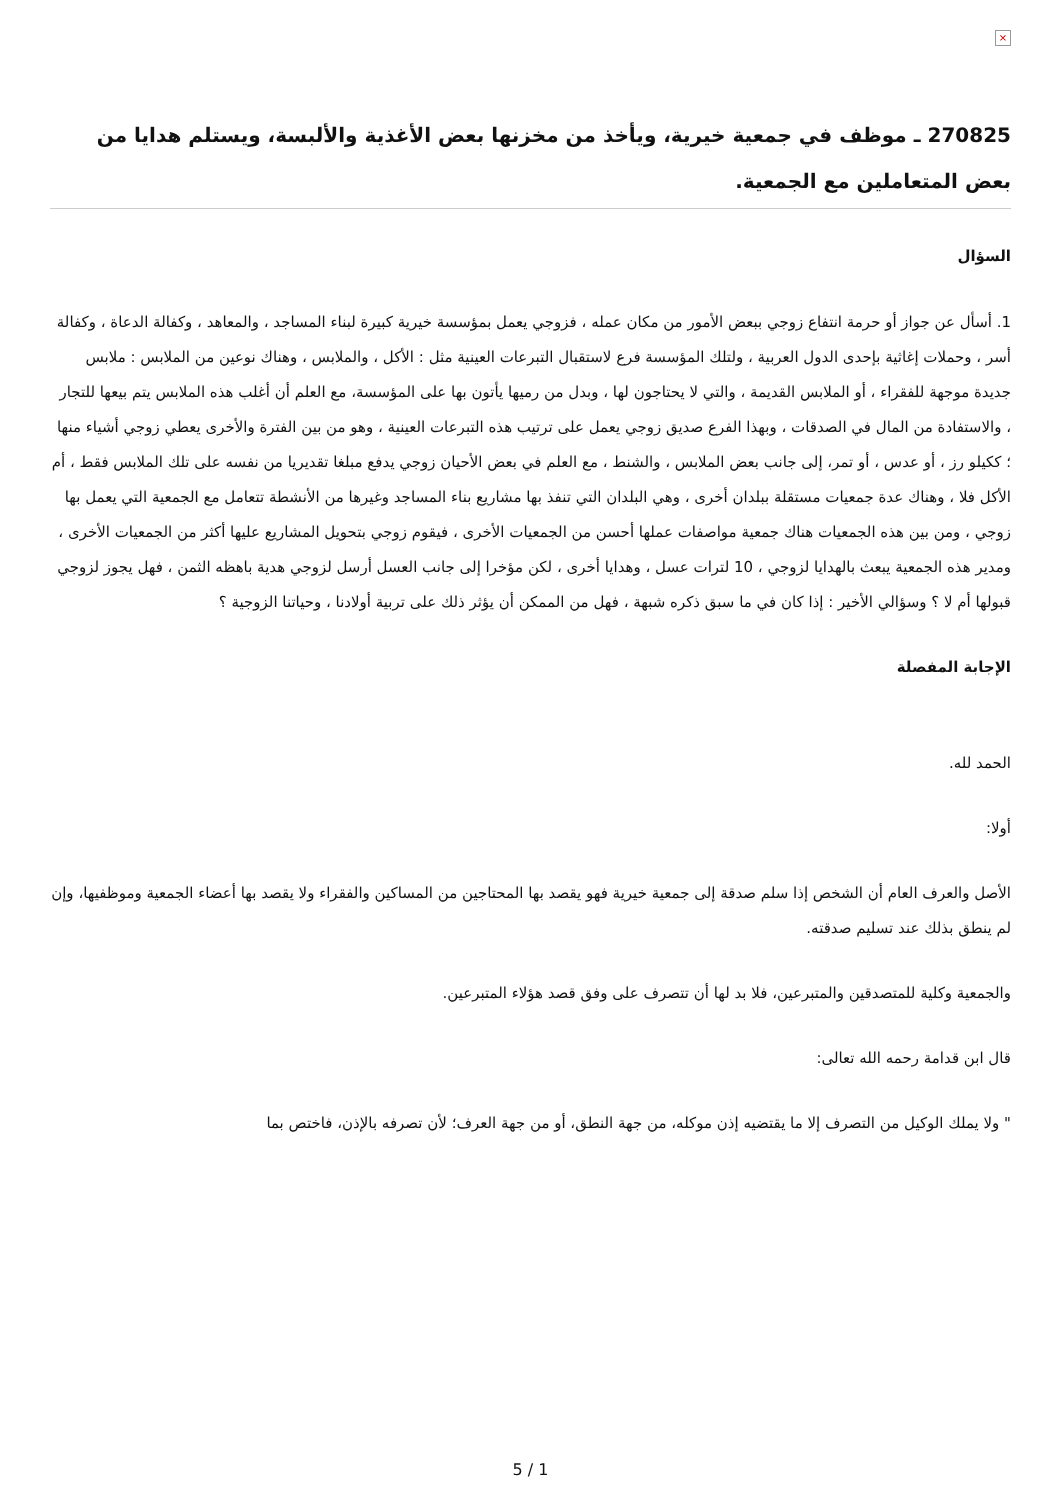×
270825 ـ موظف في جمعية خيرية، ويأخذ من مخزنها بعض الأغذية والألبسة، ويستلم هدايا من بعض المتعاملين مع الجمعية.
السؤال
1. أسأل عن جواز أو حرمة انتفاع زوجي ببعض الأمور من مكان عمله ، فزوجي يعمل بمؤسسة خيرية كبيرة لبناء المساجد ، والمعاهد ، وكفالة الدعاة ، وكفالة أسر ، وحملات إغاثية بإحدى الدول العربية ، ولتلك المؤسسة فرع لاستقبال التبرعات العينية مثل : الأكل ، والملابس ، وهناك نوعين من الملابس : ملابس جديدة موجهة للفقراء ، أو الملابس القديمة ، والتي لا يحتاجون لها ، وبدل من رميها يأتون بها على المؤسسة، مع العلم أن أغلب هذه الملابس يتم بيعها للتجار ، والاستفادة من المال في الصدقات ، وبهذا الفرع صديق زوجي يعمل على ترتيب هذه التبرعات العينية ، وهو من بين الفترة والأخرى يعطي زوجي أشياء منها ؛ ككيلو رز ، أو عدس ، أو تمر، إلى جانب بعض الملابس ، والشنط ، مع العلم في بعض الأحيان زوجي يدفع مبلغا تقديريا من نفسه على تلك الملابس فقط ، أم الأكل فلا ، وهناك عدة جمعيات مستقلة ببلدان أخرى ، وهي البلدان التي تنفذ بها مشاريع بناء المساجد وغيرها من الأنشطة تتعامل مع الجمعية التي يعمل بها زوجي ، ومن بين هذه الجمعيات هناك جمعية مواصفات عملها أحسن من الجمعيات الأخرى ، فيقوم زوجي بتحويل المشاريع عليها أكثر من الجمعيات الأخرى ، ومدير هذه الجمعية يبعث بالهدايا لزوجي ، 10 لترات عسل ، وهدايا أخرى ، لكن مؤخرا إلى جانب العسل أرسل لزوجي هدية باهظه الثمن ، فهل يجوز لزوجي قبولها أم لا ؟ وسؤالي الأخير : إذا كان في ما سبق ذكره شبهة ، فهل من الممكن أن يؤثر ذلك على تربية أولادنا ، وحياتنا الزوجية ؟
الإجابة المفصلة
الحمد لله.
أولا:
الأصل والعرف العام أن الشخص إذا سلم صدقة إلى جمعية خيرية فهو يقصد بها المحتاجين من المساكين والفقراء ولا يقصد بها أعضاء الجمعية وموظفيها، وإن لم ينطق بذلك عند تسليم صدقته.
والجمعية وكلية للمتصدقين والمتبرعين، فلا بد لها أن تتصرف على وفق قصد هؤلاء المتبرعين.
قال ابن قدامة رحمه الله تعالى:
" ولا يملك الوكيل من التصرف إلا ما يقتضيه إذن موكله، من جهة النطق، أو من جهة العرف؛ لأن تصرفه بالإذن، فاختص بما
5 / 1